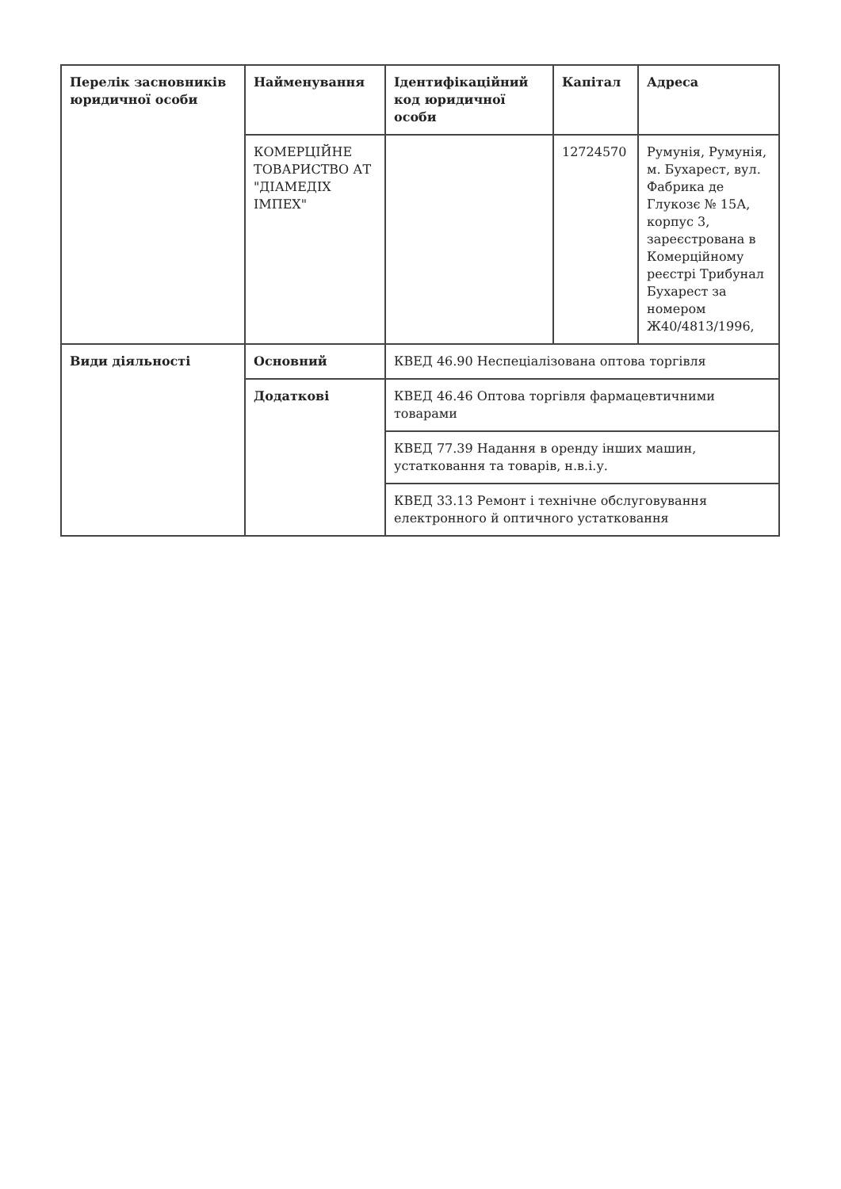| Перелік засновників юридичної особи | Найменування | Ідентифікаційний код юридичної особи | Капітал | Адреса |
| --- | --- | --- | --- | --- |
| | КОМЕРЦІЙНЕ ТОВАРИСТВО АТ "ДІАМЕДІХ ІМПЕХ" | | 12724570 | Румунія, Румунія, м. Бухарест, вул. Фабрика де Глукозє № 15А, корпус 3, зареєстрована в Комерційному реєстрі Трибунал Бухарест за номером Ж40/4813/1996, |
| Види діяльності | Основний | КВЕД 46.90 Неспеціалізована оптова торгівля | | |
| | Додаткові | КВЕД 46.46 Оптова торгівля фармацевтичними товарами | | |
| | | КВЕД 77.39 Надання в оренду інших машин, устатковання та товарів, н.в.і.у. | | |
| | | КВЕД 33.13 Ремонт і технічне обслуговування електронного й оптичного устатковання | | |